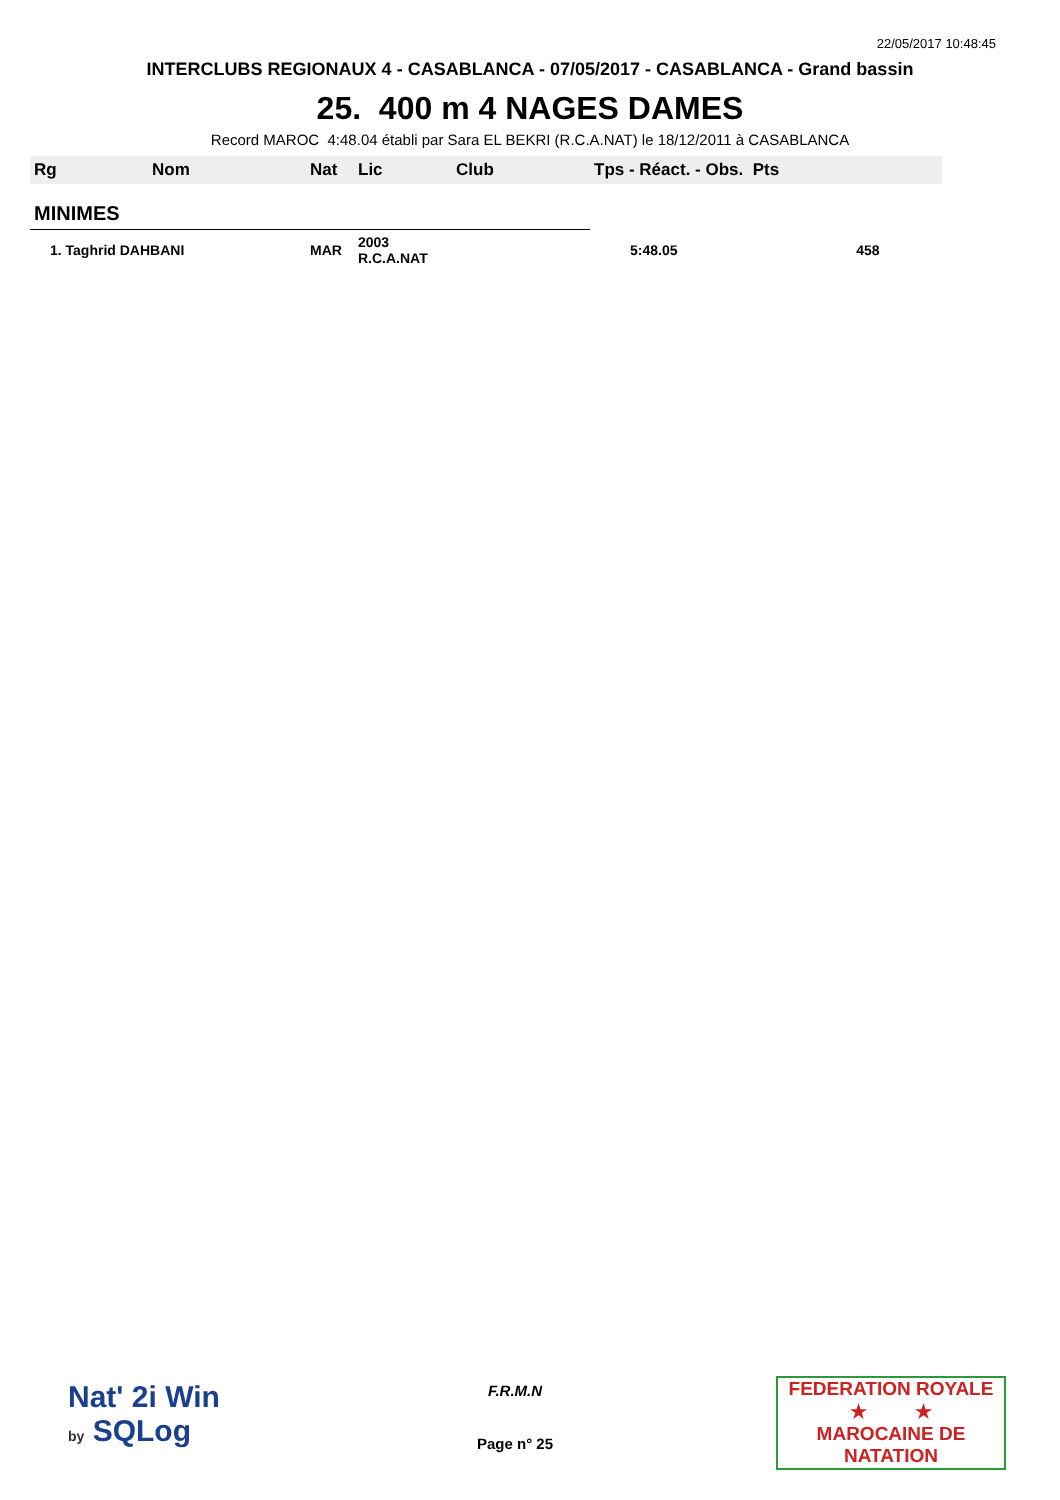22/05/2017 10:48:45
INTERCLUBS REGIONAUX 4 - CASABLANCA - 07/05/2017 - CASABLANCA - Grand bassin
25. 400 m 4 NAGES DAMES
Record MAROC 4:48.04 établi par Sara EL BEKRI (R.C.A.NAT) le 18/12/2011 à CASABLANCA
| Rg | Nom | Nat | Lic | Club | Tps - Réact. - Obs. Pts | |
| --- | --- | --- | --- | --- | --- | --- |
| MINIMES | | | | | | |
| 1. Taghrid DAHBANI | | MAR | 2003 R.C.A.NAT | | 5:48.05 | 458 |
Nat' 2i Win
by SQLog
F.R.M.N
Page n° 25
FEDERATION ROYALE
★ ★
MAROCAINE DE NATATION